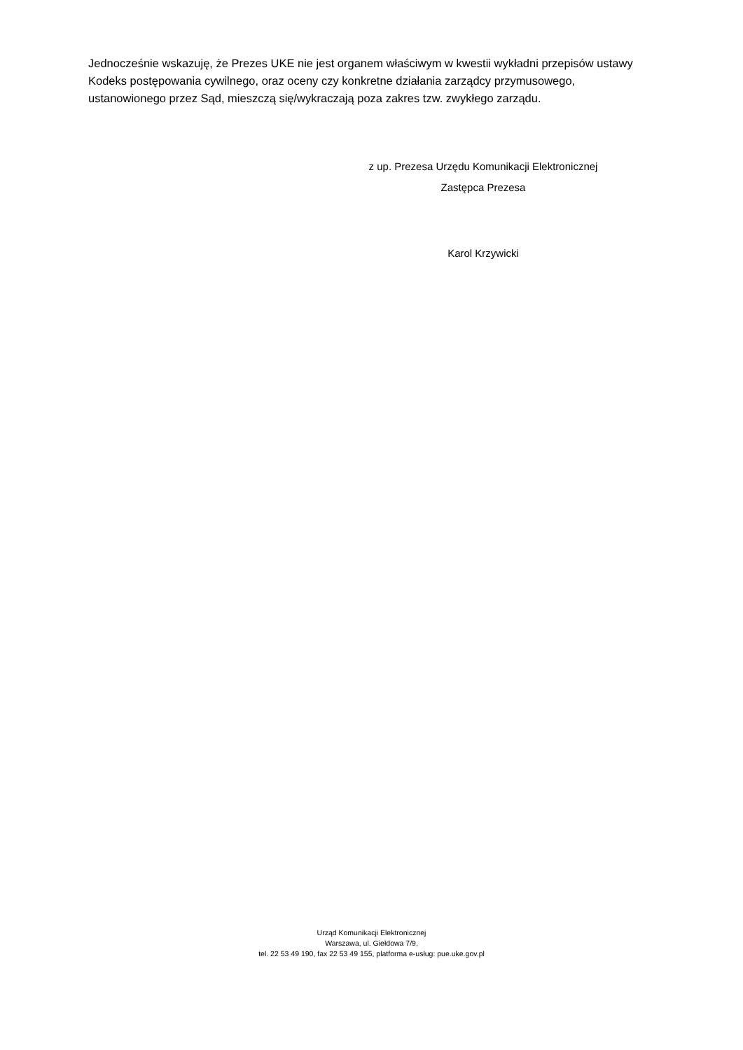Jednocześnie wskazuję, że Prezes UKE nie jest organem właściwym w kwestii wykładni przepisów ustawy Kodeks postępowania cywilnego, oraz oceny czy konkretne działania zarządcy przymusowego, ustanowionego przez Sąd, mieszczą się/wykraczają poza zakres tzw. zwykłego zarządu.
z up. Prezesa Urzędu Komunikacji Elektronicznej
Zastępca Prezesa
Karol Krzywicki
Urząd Komunikacji Elektronicznej
Warszawa, ul. Giełdowa 7/9,
tel. 22 53 49 190, fax 22 53 49 155, platforma e-usług: pue.uke.gov.pl